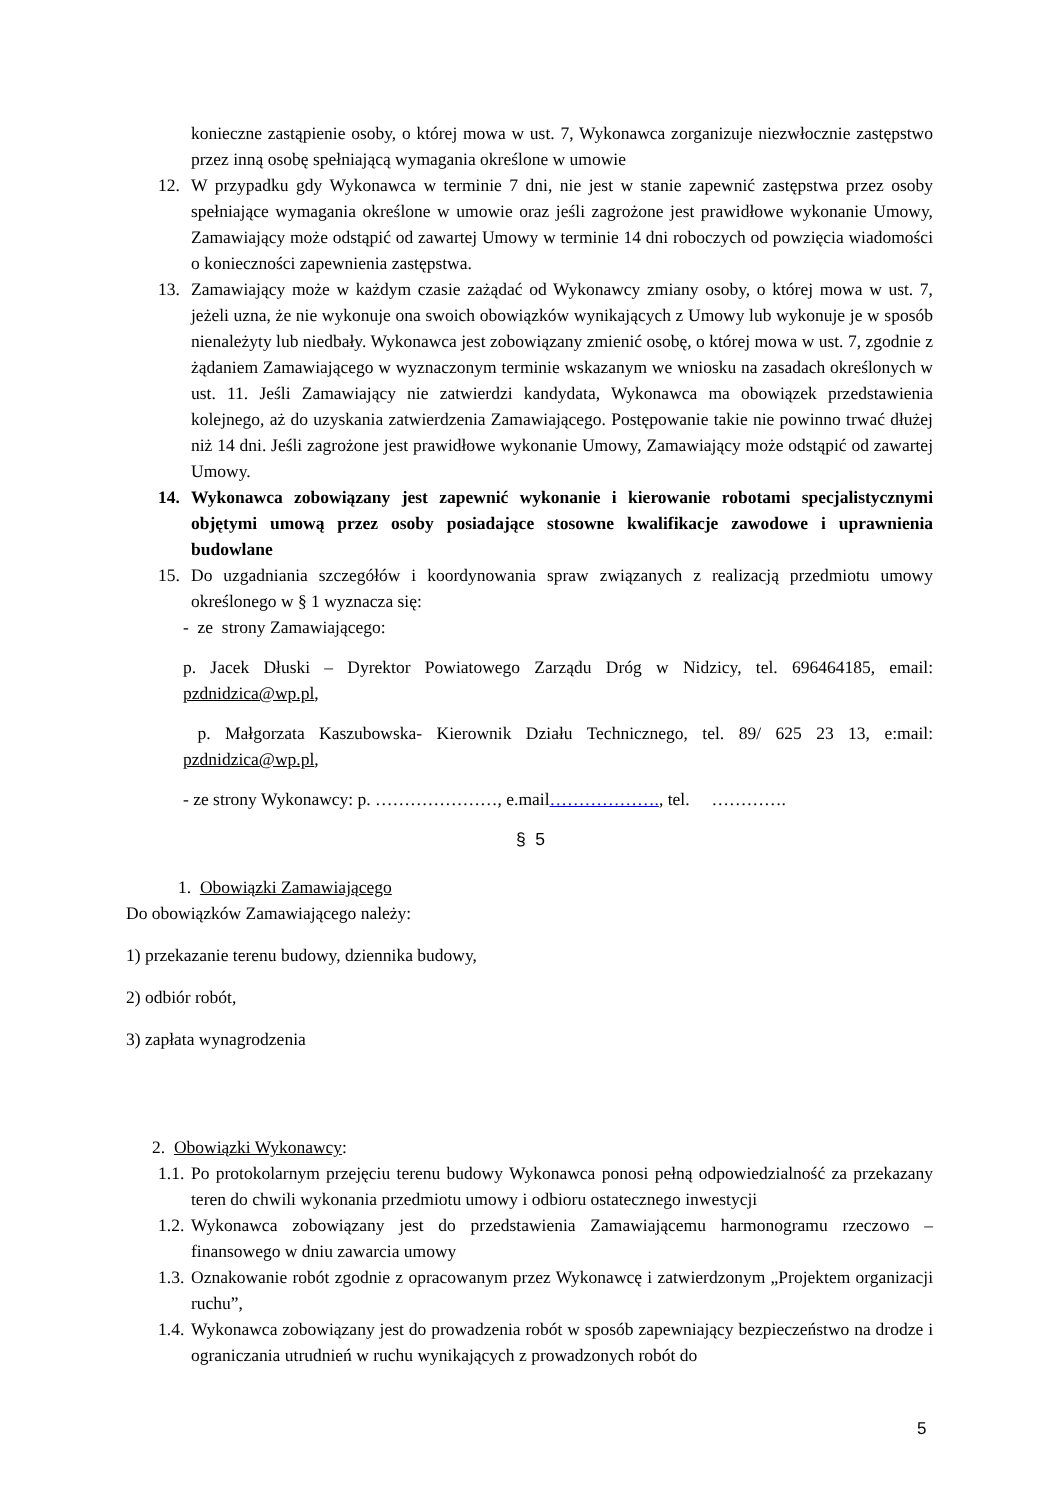konieczne zastąpienie osoby, o której mowa w ust. 7, Wykonawca zorganizuje niezwłocznie zastępstwo przez inną osobę spełniającą wymagania określone w umowie
12. W przypadku gdy Wykonawca w terminie 7 dni, nie jest w stanie zapewnić zastępstwa przez osoby spełniające wymagania określone w umowie oraz jeśli zagrożone jest prawidłowe wykonanie Umowy, Zamawiający może odstąpić od zawartej Umowy w terminie 14 dni roboczych od powzięcia wiadomości o konieczności zapewnienia zastępstwa.
13. Zamawiający może w każdym czasie zażądać od Wykonawcy zmiany osoby, o której mowa w ust. 7, jeżeli uzna, że nie wykonuje ona swoich obowiązków wynikających z Umowy lub wykonuje je w sposób nienależyty lub niedbały. Wykonawca jest zobowiązany zmienić osobę, o której mowa w ust. 7, zgodnie z żądaniem Zamawiającego w wyznaczonym terminie wskazanym we wniosku na zasadach określonych w ust. 11. Jeśli Zamawiający nie zatwierdzi kandydata, Wykonawca ma obowiązek przedstawienia kolejnego, aż do uzyskania zatwierdzenia Zamawiającego. Postępowanie takie nie powinno trwać dłużej niż 14 dni. Jeśli zagrożone jest prawidłowe wykonanie Umowy, Zamawiający może odstąpić od zawartej Umowy.
14. Wykonawca zobowiązany jest zapewnić wykonanie i kierowanie robotami specjalistycznymi objętymi umową przez osoby posiadające stosowne kwalifikacje zawodowe i uprawnienia budowlane
15. Do uzgadniania szczegółów i koordynowania spraw związanych z realizacją przedmiotu umowy określonego w § 1 wyznacza się:
- ze strony Zamawiającego:
p. Jacek Dłuski – Dyrektor Powiatowego Zarządu Dróg w Nidzicy, tel. 696464185, email: pzdnidzica@wp.pl,
p. Małgorzata Kaszubowska- Kierownik Działu Technicznego, tel. 89/ 625 23 13, e:mail: pzdnidzica@wp.pl,
- ze strony Wykonawcy: p. …………………, e.mail………………., tel. ………….
§ 5
1. Obowiązki Zamawiającego
Do obowiązków Zamawiającego należy:
1) przekazanie terenu budowy, dziennika budowy,
2) odbiór robót,
3) zapłata wynagrodzenia
2. Obowiązki Wykonawcy:
1.1. Po protokolarnym przejęciu terenu budowy Wykonawca ponosi pełną odpowiedzialność za przekazany teren do chwili wykonania przedmiotu umowy i odbioru ostatecznego inwestycji
1.2. Wykonawca zobowiązany jest do przedstawienia Zamawiającemu harmonogramu rzeczowo – finansowego w dniu zawarcia umowy
1.3. Oznakowanie robót zgodnie z opracowanym przez Wykonawcę i zatwierdzonym „Projektem organizacji ruchu”,
1.4. Wykonawca zobowiązany jest do prowadzenia robót w sposób zapewniający bezpieczeństwo na drodze i ograniczania utrudnień w ruchu wynikających z prowadzonych robót do
5